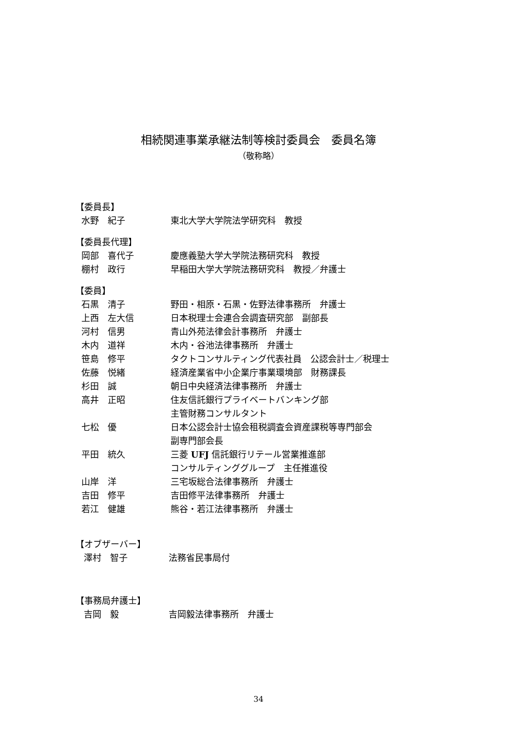相続関連事業承継法制等検討委員会　委員名簿
（敬称略）
【委員長】
水野　紀子 東北大学大学院法学研究科　教授
【委員長代理】
岡部　喜代子 慶應義塾大学大学院法務研究科　教授
棚村　政行 早稲田大学大学院法務研究科　教授／弁護士
【委員】
石黒　清子 野田・相原・石黒・佐野法律事務所　弁護士
上西　左大信 日本税理士会連合会調査研究部　副部長
河村　信男 青山外苑法律会計事務所　弁護士
木内　道祥 木内・谷池法律事務所　弁護士
笹島　修平 タクトコンサルティング代表社員　公認会計士／税理士
佐藤　悦緒 経済産業省中小企業庁事業環境部　財務課長
杉田　誠 朝日中央経済法律事務所　弁護士
高井　正昭 住友信託銀行プライベートバンキング部
主管財務コンサルタント
七松　優 日本公認会計士協会租税調査会資産課税等専門部会
副専門部会長
平田　統久 三菱 UFJ 信託銀行リテール営業推進部
コンサルティンググループ　主任推進役
山岸　洋 三宅坂総合法律事務所　弁護士
吉田　修平 吉田修平法律事務所　弁護士
若江　健雄 熊谷・若江法律事務所　弁護士
【オブザーバー】
澤村　智子 法務省民事局付
【事務局弁護士】
吉岡　毅 吉岡毅法律事務所　弁護士
34